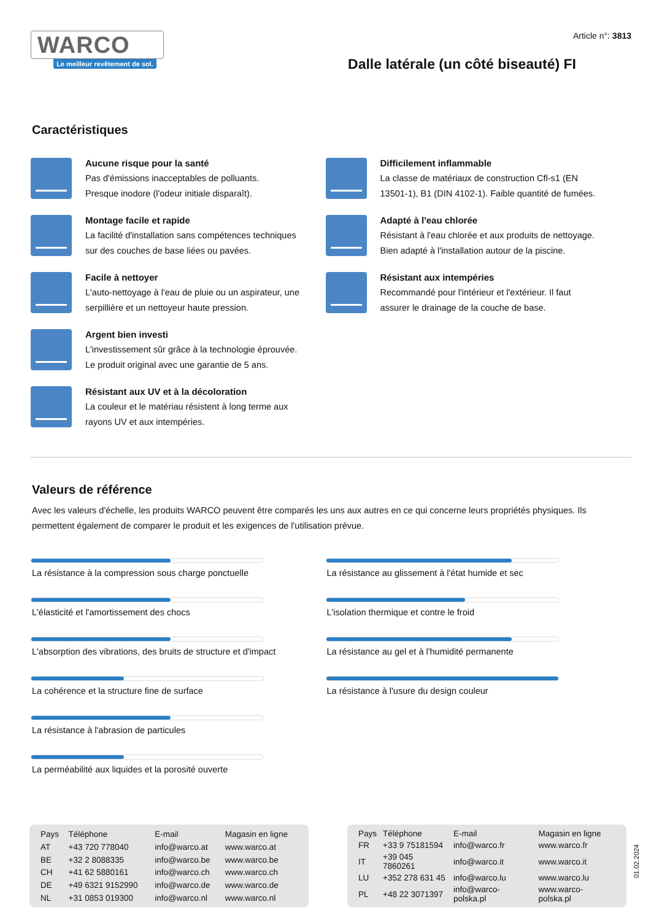WARCO
Le meilleur revêtement de sol.
Article n°: 3813
Dalle latérale (un côté biseauté) FI
Caractéristiques
Aucune risque pour la santé
Pas d'émissions inacceptables de polluants.
Presque inodore (l'odeur initiale disparaît).
Montage facile et rapide
La facilité d'installation sans compétences techniques
sur des couches de base liées ou pavées.
Facile à nettoyer
L'auto-nettoyage à l'eau de pluie ou un aspirateur, une
serpillière et un nettoyeur haute pression.
Argent bien investi
L'investissement sûr grâce à la technologie éprouvée.
Le produit original avec une garantie de 5 ans.
Résistant aux UV et à la décoloration
La couleur et le matériau résistent à long terme aux
rayons UV et aux intempéries.
Difficilement inflammable
La classe de matériaux de construction Cfl-s1 (EN
13501-1), B1 (DIN 4102-1). Faible quantité de fumées.
Adapté à l'eau chlorée
Résistant à l'eau chlorée et aux produits de nettoyage.
Bien adapté à l'installation autour de la piscine.
Résistant aux intempéries
Recommandé pour l'intérieur et l'extérieur. Il faut
assurer le drainage de la couche de base.
Valeurs de référence
Avec les valeurs d'échelle, les produits WARCO peuvent être comparés les uns aux autres en ce qui concerne leurs propriétés physiques. Ils permettent également de comparer le produit et les exigences de l'utilisation prévue.
La résistance à la compression sous charge ponctuelle
L'élasticité et l'amortissement des chocs
L'absorption des vibrations, des bruits de structure et d'impact
La cohérence et la structure fine de surface
La résistance à l'abrasion de particules
La perméabilité aux liquides et la porosité ouverte
La résistance au glissement à l'état humide et sec
L'isolation thermique et contre le froid
La résistance au gel et à l'humidité permanente
La résistance à l'usure du design couleur
| Pays | Téléphone | E-mail | Magasin en ligne |
| --- | --- | --- | --- |
| AT | +43 720 778040 | info@warco.at | www.warco.at |
| BE | +32 2 8088335 | info@warco.be | www.warco.be |
| CH | +41 62 5880161 | info@warco.ch | www.warco.ch |
| DE | +49 6321 9152990 | info@warco.de | www.warco.de |
| NL | +31 0853 019300 | info@warco.nl | www.warco.nl |
| Pays | Téléphone | E-mail | Magasin en ligne |
| --- | --- | --- | --- |
| FR | +33 9 75181594 | info@warco.fr | www.warco.fr |
| IT | +39 045 7860261 | info@warco.it | www.warco.it |
| LU | +352 278 631 45 | info@warco.lu | www.warco.lu |
| PL | +48 22 3071397 | info@warco-polska.pl | www.warco-polska.pl |
01.02.2024